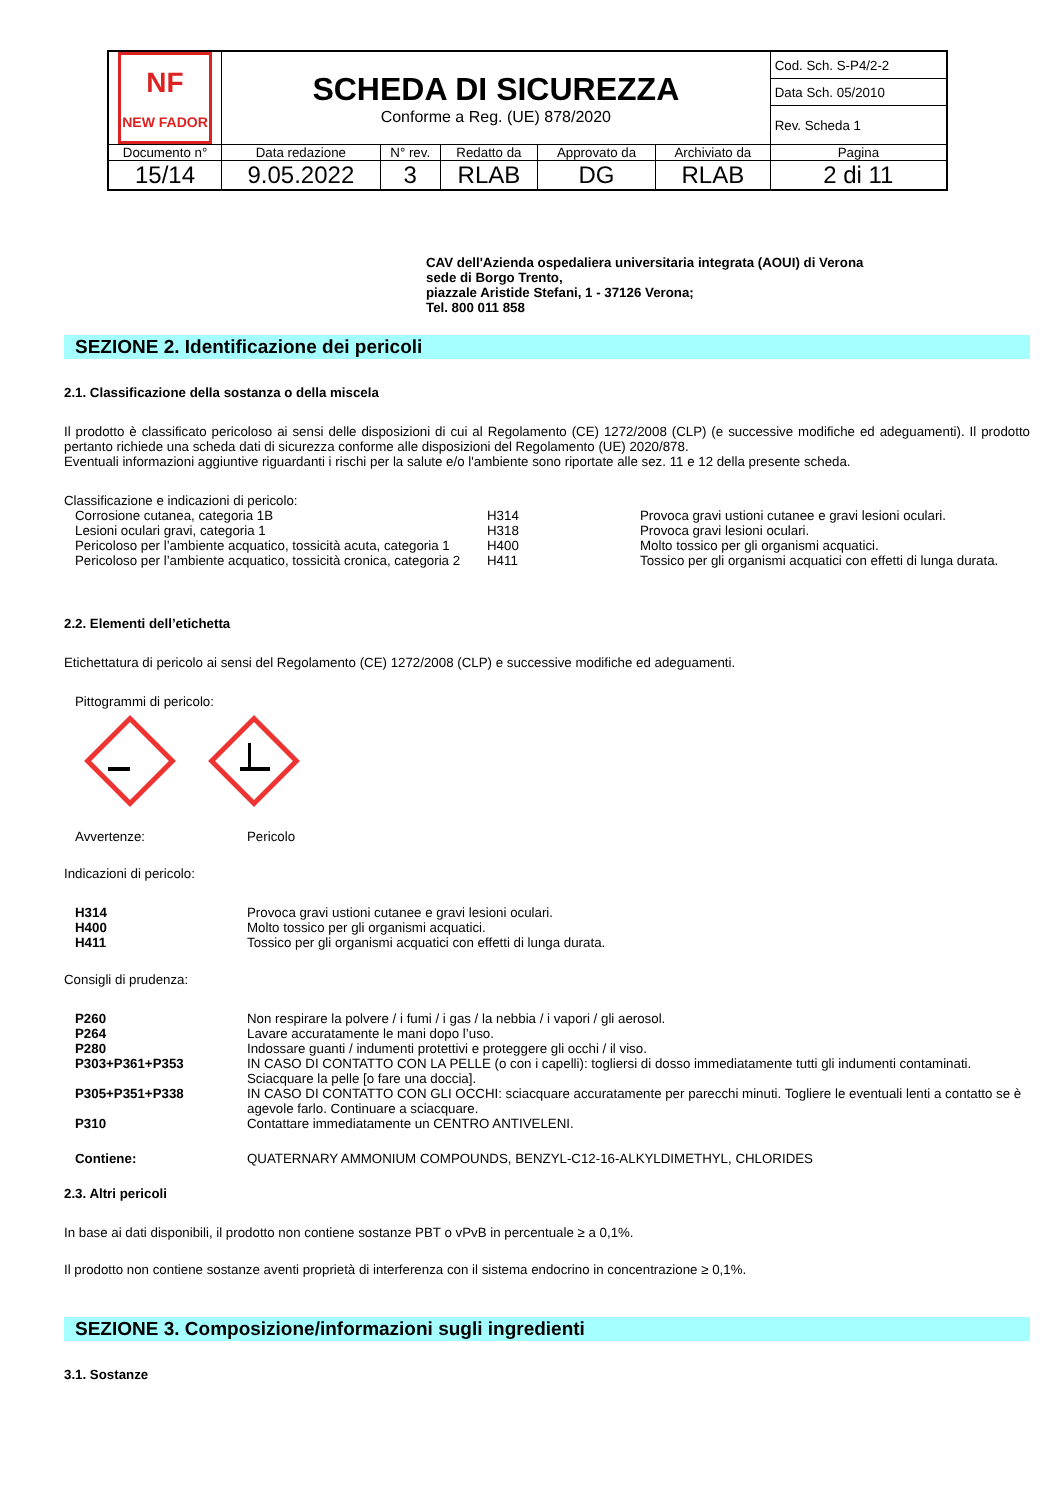| NF NEW FADOR | SCHEDA DI SICUREZZA Conforme a Reg. (UE) 878/2020 | | | | | Cod. Sch. S-P4/2-2 |
| | | | | | | Data Sch. 05/2010 |
| | | | | | | Rev. Scheda 1 |
| Documento n° | Data redazione | N° rev. | Redatto da | Approvato da | Archiviato da | Pagina |
| 15/14 | 9.05.2022 | 3 | RLAB | DG | RLAB | 2 di 11 |
CAV dell'Azienda ospedaliera universitaria integrata (AOUI) di Verona
sede di Borgo Trento,
piazzale Aristide Stefani, 1 - 37126 Verona;
Tel. 800 011 858
SEZIONE 2. Identificazione dei pericoli
2.1. Classificazione della sostanza o della miscela
Il prodotto è classificato pericoloso ai sensi delle disposizioni di cui al Regolamento (CE) 1272/2008 (CLP) (e successive modifiche ed adeguamenti). Il prodotto pertanto richiede una scheda dati di sicurezza conforme alle disposizioni del Regolamento (UE) 2020/878.
Eventuali informazioni aggiuntive riguardanti i rischi per la salute e/o l'ambiente sono riportate alle sez. 11 e 12 della presente scheda.
Classificazione e indicazioni di pericolo:
| Corrosione cutanea, categoria 1B | H314 | Provoca gravi ustioni cutanee e gravi lesioni oculari. |
| Lesioni oculari gravi, categoria 1 | H318 | Provoca gravi lesioni oculari. |
| Pericoloso per l’ambiente acquatico, tossicità acuta, categoria 1 | H400 | Molto tossico per gli organismi acquatici. |
| Pericoloso per l’ambiente acquatico, tossicità cronica, categoria 2 | H411 | Tossico per gli organismi acquatici con effetti di lunga durata. |
2.2. Elementi dell’etichetta
Etichettatura di pericolo ai sensi del Regolamento (CE) 1272/2008 (CLP) e successive modifiche ed adeguamenti.
Pittogrammi di pericolo:
| Avvertenze: | Pericolo |
Indicazioni di pericolo:
| H314 | Provoca gravi ustioni cutanee e gravi lesioni oculari. |
| H400 | Molto tossico per gli organismi acquatici. |
| H411 | Tossico per gli organismi acquatici con effetti di lunga durata. |
Consigli di prudenza:
| P260 | Non respirare la polvere / i fumi / i gas / la nebbia / i vapori / gli aerosol. |
| P264 | Lavare accuratamente le mani dopo l’uso. |
| P280 | Indossare guanti / indumenti protettivi e proteggere gli occhi / il viso. |
| P303+P361+P353 | IN CASO DI CONTATTO CON LA PELLE (o con i capelli): togliersi di dosso immediatamente tutti gli indumenti contaminati. Sciacquare la pelle [o fare una doccia]. |
| P305+P351+P338 | IN CASO DI CONTATTO CON GLI OCCHI: sciacquare accuratamente per parecchi minuti. Togliere le eventuali lenti a contatto se è agevole farlo. Continuare a sciacquare. |
| P310 | Contattare immediatamente un CENTRO ANTIVELENI. |
| Contiene: | QUATERNARY AMMONIUM COMPOUNDS, BENZYL-C12-16-ALKYLDIMETHYL, CHLORIDES |
2.3. Altri pericoli
In base ai dati disponibili, il prodotto non contiene sostanze PBT o vPvB in percentuale ≥ a 0,1%.
Il prodotto non contiene sostanze aventi proprietà di interferenza con il sistema endocrino in concentrazione ≥ 0,1%.
SEZIONE 3. Composizione/informazioni sugli ingredienti
3.1. Sostanze